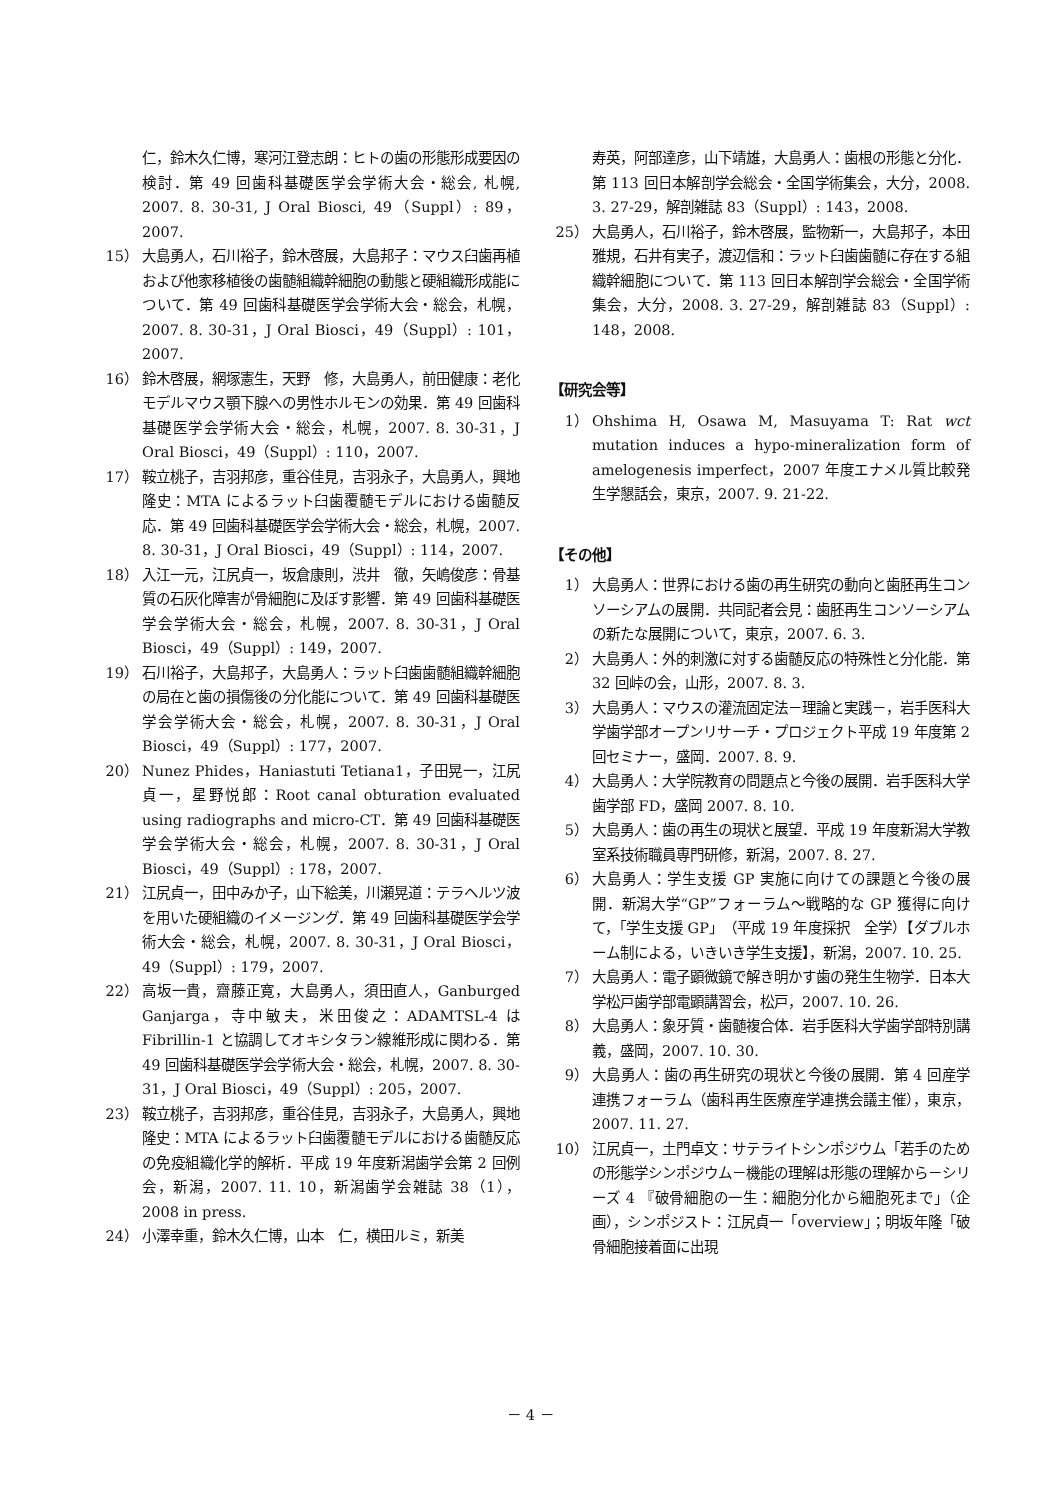仁，鈴木久仁博，寒河江登志朗：ヒトの歯の形態形成要因の検討．第 49 回歯科基礎医学会学術大会・総会, 札幌, 2007. 8. 30-31, J Oral Biosci, 49（Suppl）: 89，2007.
15） 大島勇人，石川裕子，鈴木啓展，大島邦子：マウス臼歯再植および他家移植後の歯髄組織幹細胞の動態と硬組織形成能について．第 49 回歯科基礎医学会学術大会・総会，札幌，2007. 8. 30-31，J Oral Biosci，49（Suppl）: 101，2007.
16） 鈴木啓展，網塚憲生，天野　修，大島勇人，前田健康：老化モデルマウス顎下腺への男性ホルモンの効果．第 49 回歯科基礎医学会学術大会・総会，札幌，2007. 8. 30-31，J Oral Biosci，49（Suppl）: 110，2007.
17） 鞍立桃子，吉羽邦彦，重谷佳見，吉羽永子，大島勇人，興地隆史：MTA によるラット臼歯覆髄モデルにおける歯髄反応．第 49 回歯科基礎医学会学術大会・総会，札幌，2007. 8. 30-31，J Oral Biosci，49（Suppl）: 114，2007.
18） 入江一元，江尻貞一，坂倉康則，渋井　徹，矢嶋俊彦：骨基質の石灰化障害が骨細胞に及ぼす影響．第 49 回歯科基礎医学会学術大会・総会，札幌，2007. 8. 30-31，J Oral Biosci，49（Suppl）: 149，2007.
19） 石川裕子，大島邦子，大島勇人：ラット臼歯歯髄組織幹細胞の局在と歯の損傷後の分化能について．第 49 回歯科基礎医学会学術大会・総会，札幌，2007. 8. 30-31，J Oral Biosci，49（Suppl）: 177，2007.
20） Nunez Phides，Haniastuti Tetiana1，子田晃一，江尻貞一，星野悦郎：Root canal obturation evaluated using radiographs and micro-CT．第 49 回歯科基礎医学会学術大会・総会，札幌，2007. 8. 30-31，J Oral Biosci，49（Suppl）: 178，2007.
21） 江尻貞一，田中みか子，山下絵美，川瀬晃道：テラヘルツ波を用いた硬組織のイメージング．第 49 回歯科基礎医学会学術大会・総会，札幌，2007. 8. 30-31，J Oral Biosci，49（Suppl）: 179，2007.
22） 高坂一貴，齋藤正寛，大島勇人，須田直人，Ganburged Ganjarga，寺中敏夫，米田俊之：ADAMTSL-4 は Fibrillin-1 と協調してオキシタラン線維形成に関わる．第 49 回歯科基礎医学会学術大会・総会，札幌，2007. 8. 30-31，J Oral Biosci，49（Suppl）: 205，2007.
23） 鞍立桃子，吉羽邦彦，重谷佳見，吉羽永子，大島勇人，興地隆史：MTA によるラット臼歯覆髄モデルにおける歯髄反応の免疫組織化学的解析．平成 19 年度新潟歯学会第 2 回例会，新潟，2007. 11. 10，新潟歯学会雑誌 38（1），2008 in press.
24） 小澤幸重，鈴木久仁博，山本　仁，横田ルミ，新美
寿英，阿部達彦，山下靖雄，大島勇人：歯根の形態と分化．第 113 回日本解剖学会総会・全国学術集会，大分，2008. 3. 27-29，解剖雑誌 83（Suppl）: 143，2008.
25） 大島勇人，石川裕子，鈴木啓展，監物新一，大島邦子，本田雅規，石井有実子，渡辺信和：ラット臼歯歯髄に存在する組織幹細胞について．第 113 回日本解剖学会総会・全国学術集会，大分，2008. 3. 27-29，解剖雑誌 83（Suppl）: 148，2008.
【研究会等】
1） Ohshima H, Osawa M, Masuyama T: Rat wct mutation induces a hypo-mineralization form of amelogenesis imperfect，2007 年度エナメル質比較発生学懇話会，東京，2007. 9. 21-22.
【その他】
1） 大島勇人：世界における歯の再生研究の動向と歯胚再生コンソーシアムの展開．共同記者会見：歯胚再生コンソーシアムの新たな展開について，東京，2007. 6. 3.
2） 大島勇人：外的刺激に対する歯髄反応の特殊性と分化能．第 32 回峠の会，山形，2007. 8. 3.
3） 大島勇人：マウスの灌流固定法－理論と実践－，岩手医科大学歯学部オープンリサーチ・プロジェクト平成 19 年度第 2 回セミナー，盛岡．2007. 8. 9.
4） 大島勇人：大学院教育の問題点と今後の展開．岩手医科大学歯学部 FD，盛岡 2007. 8. 10.
5） 大島勇人：歯の再生の現状と展望．平成 19 年度新潟大学教室系技術職員専門研修，新潟，2007. 8. 27.
6） 大島勇人：学生支援 GP 実施に向けての課題と今後の展開．新潟大学“GP”フォーラム～戦略的な GP 獲得に向けて，「学生支援 GP」（平成 19 年度採択　全学）【ダブルホーム制による，いきいき学生支援】，新潟，2007. 10. 25.
7） 大島勇人：電子顕微鏡で解き明かす歯の発生生物学．日本大学松戸歯学部電顕講習会，松戸，2007. 10. 26.
8） 大島勇人：象牙質・歯髄複合体．岩手医科大学歯学部特別講義，盛岡，2007. 10. 30.
9） 大島勇人：歯の再生研究の現状と今後の展開．第 4 回産学連携フォーラム（歯科再生医療産学連携会議主催），東京，2007. 11. 27.
10） 江尻貞一，土門卓文：サテライトシンポジウム「若手のための形態学シンポジウム－機能の理解は形態の理解から－シリーズ 4 『破骨細胞の一生：細胞分化から細胞死まで」（企画），シンポジスト：江尻貞一「overview」；明坂年隆「破骨細胞接着面に出現
－ 4 －